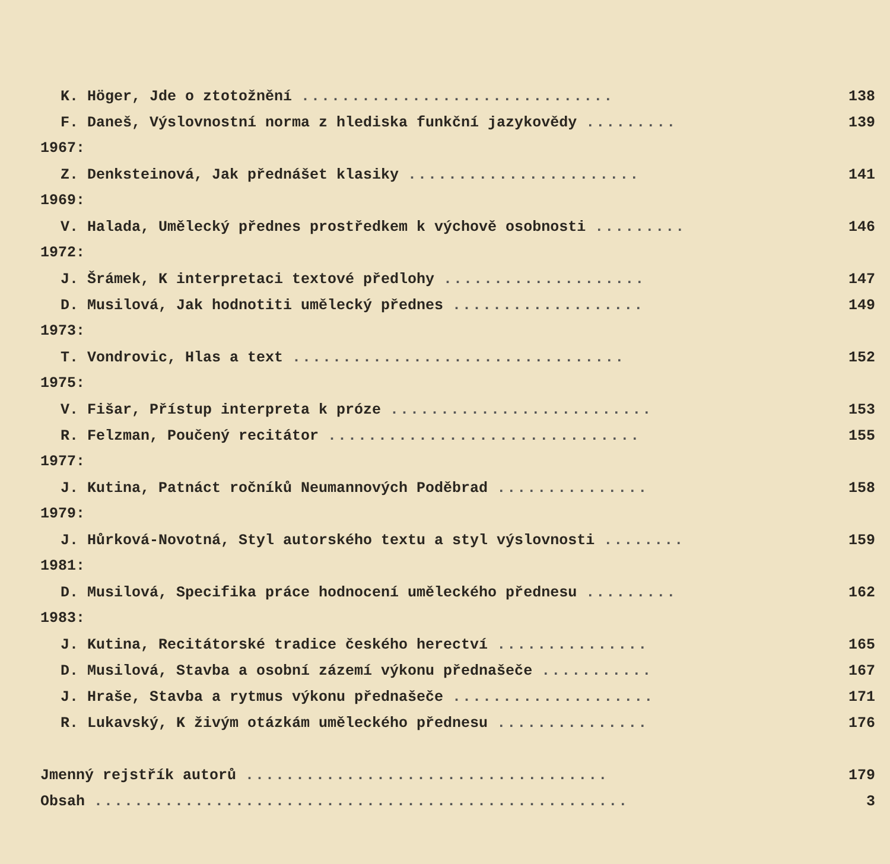K. Höger, Jde o ztotožnění ............................... 138
F. Daneš, Výslovnostní norma z hlediska funkční jazykovědy ......... 139
1967:
Z. Denksteinová, Jak přednášet klasiky ....................... 141
1969:
V. Halada, Umělecký přednes prostředkem k výchově osobnosti ......... 146
1972:
J. Šrámek, K interpretaci textové předlohy .................... 147
D. Musilová, Jak hodnotiti umělecký přednes ................... 149
1973:
T. Vondrovic, Hlas a text ................................. 152
1975:
V. Fišar, Přístup interpreta k próze .......................... 153
R. Felzman, Poučený recitátor ............................... 155
1977:
J. Kutina, Patnáct ročníků Neumannových Poděbrad ............... 158
1979:
J. Hůrková-Novotná, Styl autorského textu a styl výslovnosti ........ 159
1981:
D. Musilová, Specifika práce hodnocení uměleckého přednesu ......... 162
1983:
J. Kutina, Recitátorské tradice českého herectví ............... 165
D. Musilová, Stavba a osobní zázemí výkonu přednašeče ........... 167
J. Hraše, Stavba a rytmus výkonu přednašeče .................... 171
R. Lukavský, K živým otázkám uměleckého přednesu ............... 176
Jmenný rejstřík autorů .................................... 179
Obsah ..................................................... 3